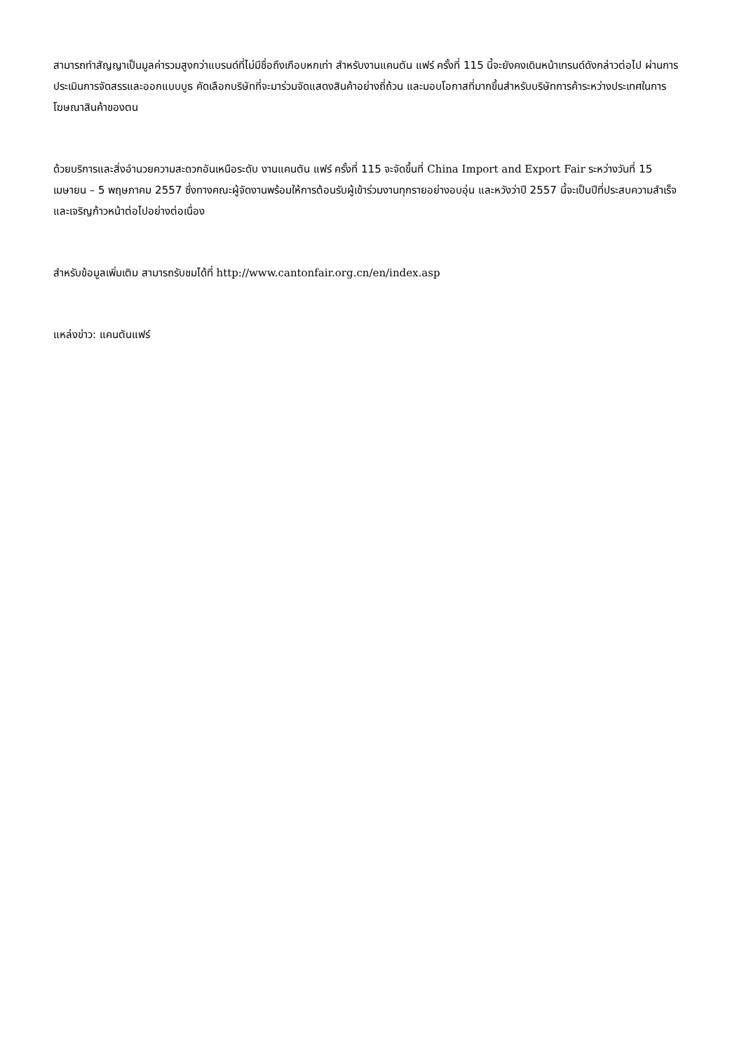สามารถทำสัญญาเป็นมูลค่ารวมสูงกว่าแบรนด์ที่ไม่มีชื่อถึงเกือบหกเท่า สำหรับงานแคนตัน แฟร์ ครั้งที่ 115 นี้จะยังคงเดินหน้าเทรนด์ดังกล่าวต่อไป ผ่านการประเมินการจัดสรรและออกแบบบูธ คัดเลือกบริษัทที่จะมาร่วมจัดแสดงสินค้าอย่างถี่ถ้วน และมอบโอกาสที่มากขึ้นสำหรับบริษัทการค้าระหว่างประเทศในการโฆษณาสินค้าของตน
ด้วยบริการและสิ่งอำนวยความสะดวกอันเหนือระดับ งานแคนตัน แฟร์ ครั้งที่ 115 จะจัดขึ้นที่ China Import and Export Fair ระหว่างวันที่ 15 เมษายน – 5 พฤษภาคม 2557 ซึ่งทางคณะผู้จัดงานพร้อมให้การต้อนรับผู้เข้าร่วมงานทุกรายอย่างอบอุ่น และหวังว่าปี 2557 นี้จะเป็นปีที่ประสบความสำเร็จและเจริญก้าวหน้าต่อไปอย่างต่อเนื่อง
สำหรับข้อมูลเพิ่มเติม สามารถรับชมได้ที่ http://www.cantonfair.org.cn/en/index.asp
แหล่งข่าว: แคนตันแฟร์